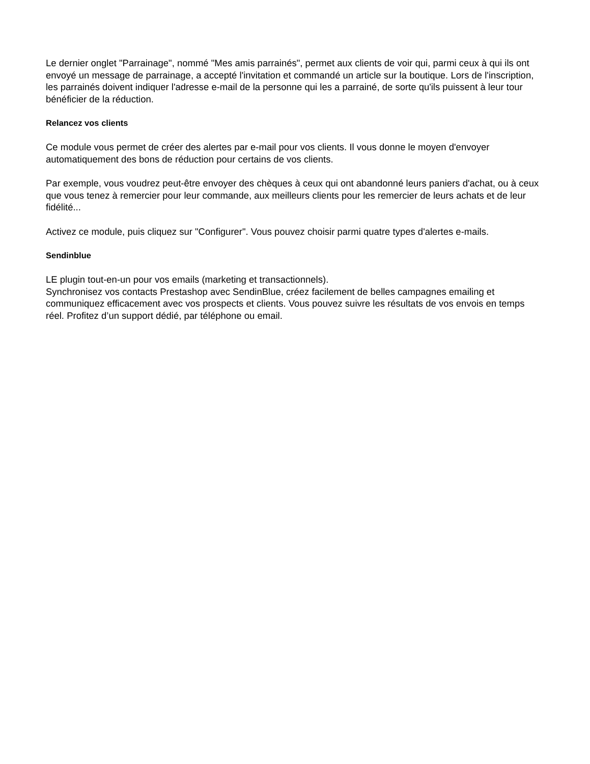Le dernier onglet "Parrainage", nommé "Mes amis parrainés", permet aux clients de voir qui, parmi ceux à qui ils ont envoyé un message de parrainage, a accepté l'invitation et commandé un article sur la boutique. Lors de l'inscription, les parrainés doivent indiquer l'adresse e-mail de la personne qui les a parrainé, de sorte qu'ils puissent à leur tour bénéficier de la réduction.
Relancez vos clients
Ce module vous permet de créer des alertes par e-mail pour vos clients. Il vous donne le moyen d'envoyer automatiquement des bons de réduction pour certains de vos clients.
Par exemple, vous voudrez peut-être envoyer des chèques à ceux qui ont abandonné leurs paniers d'achat, ou à ceux que vous tenez à remercier pour leur commande, aux meilleurs clients pour les remercier de leurs achats et de leur fidélité...
Activez ce module, puis cliquez sur "Configurer". Vous pouvez choisir parmi quatre types d'alertes e-mails.
Sendinblue
LE plugin tout-en-un pour vos emails (marketing et transactionnels).
Synchronisez vos contacts Prestashop avec SendinBlue, créez facilement de belles campagnes emailing et communiquez efficacement avec vos prospects et clients. Vous pouvez suivre les résultats de vos envois en temps réel. Profitez d’un support dédié, par téléphone ou email.